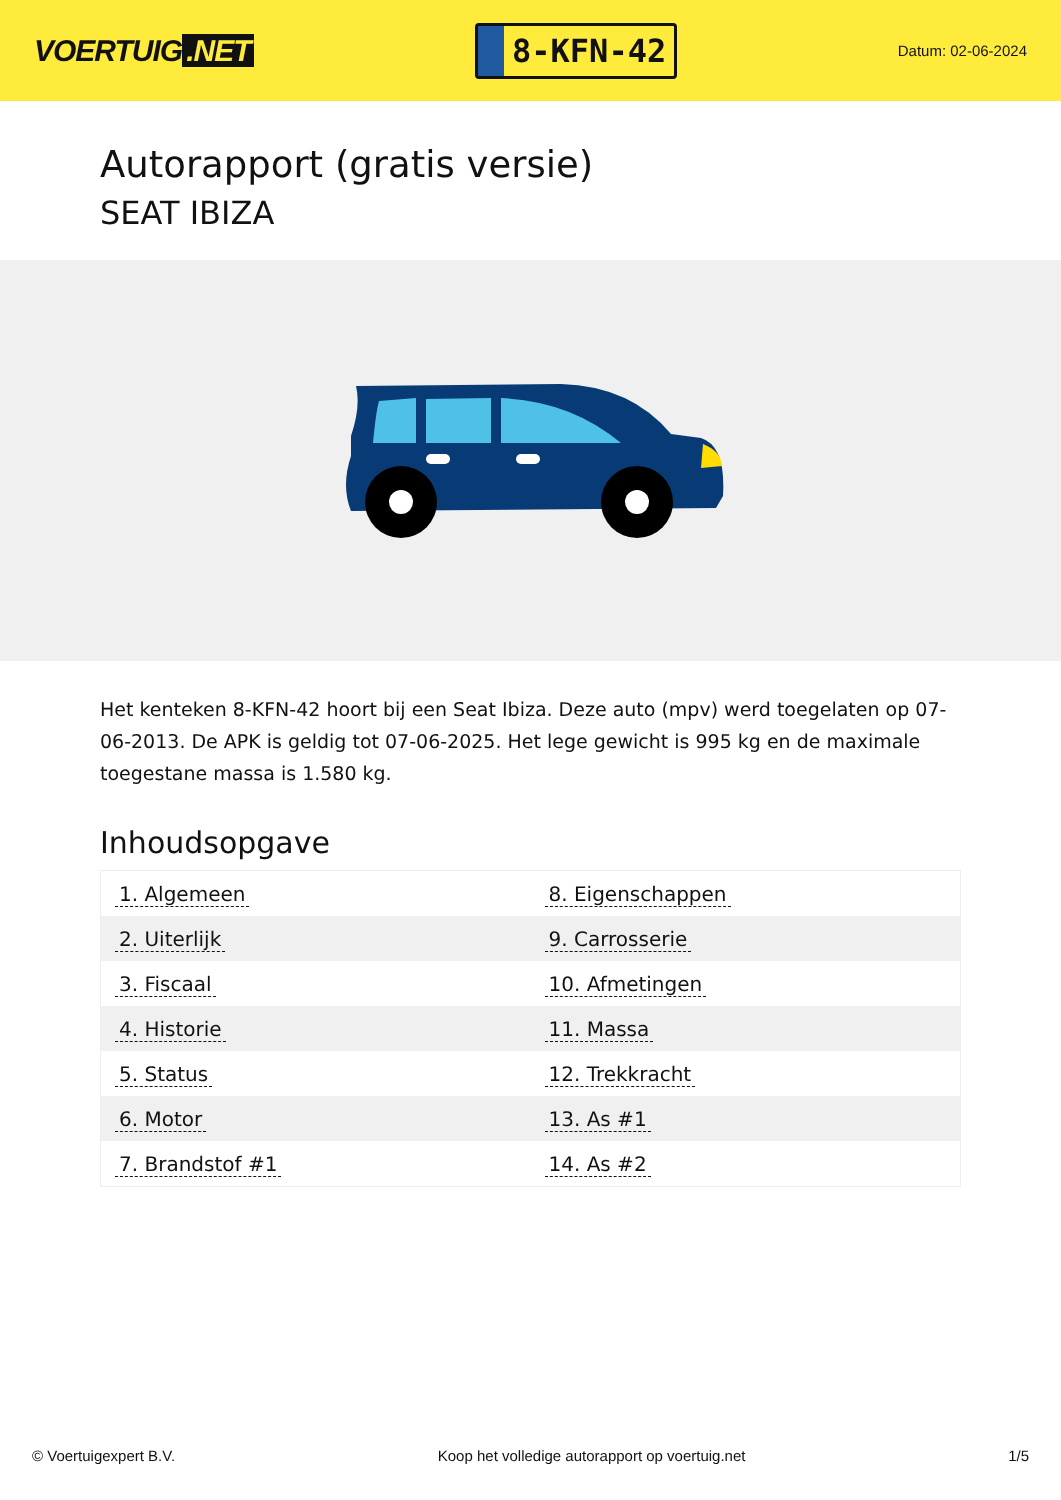VOERTUIG.NET
8-KFN-42
Datum: 02-06-2024
Autorapport (gratis versie)
SEAT IBIZA
Het kenteken 8-KFN-42 hoort bij een Seat Ibiza. Deze auto (mpv) werd toegelaten op 07-06-2013. De APK is geldig tot 07-06-2025. Het lege gewicht is 995 kg en de maximale toegestane massa is 1.580 kg.
Inhoudsopgave
| 1. Algemeen | 8. Eigenschappen |
| 2. Uiterlijk | 9. Carrosserie |
| 3. Fiscaal | 10. Afmetingen |
| 4. Historie | 11. Massa |
| 5. Status | 12. Trekkracht |
| 6. Motor | 13. As #1 |
| 7. Brandstof #1 | 14. As #2 |
© Voertuigexpert B.V. Koop het volledige autorapport op voertuig.net 1/5